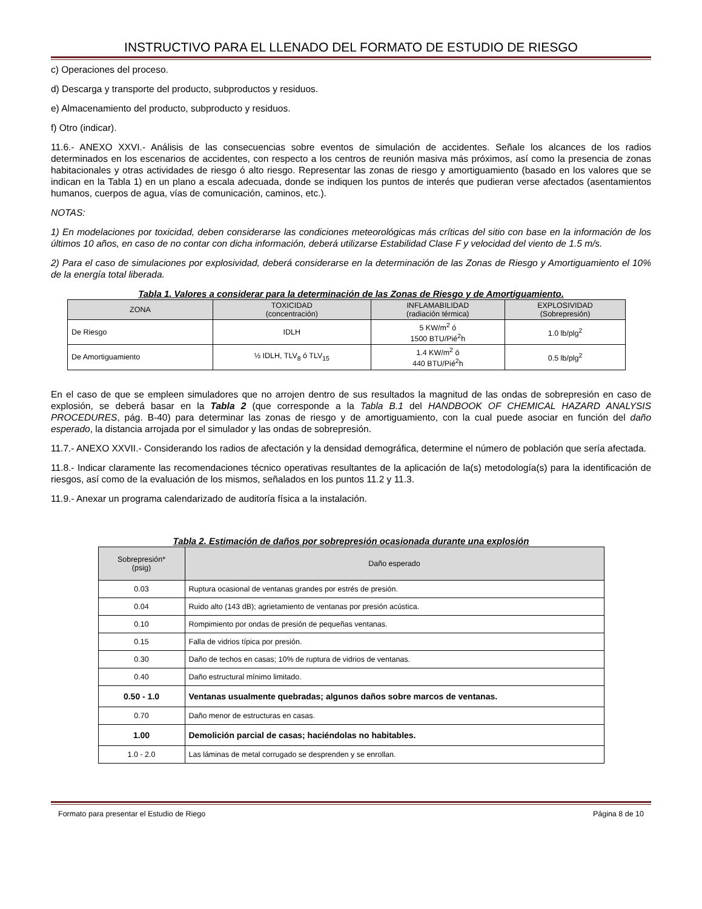INSTRUCTIVO PARA EL LLENADO DEL FORMATO DE ESTUDIO DE RIESGO
c) Operaciones del proceso.
d) Descarga y transporte del producto, subproductos y residuos.
e) Almacenamiento del producto, subproducto y residuos.
f) Otro (indicar).
11.6.- ANEXO XXVI.- Análisis de las consecuencias sobre eventos de simulación de accidentes. Señale los alcances de los radios determinados en los escenarios de accidentes, con respecto a los centros de reunión masiva más próximos, así como la presencia de zonas habitacionales y otras actividades de riesgo ó alto riesgo. Representar las zonas de riesgo y amortiguamiento (basado en los valores que se indican en la Tabla 1) en un plano a escala adecuada, donde se indiquen los puntos de interés que pudieran verse afectados (asentamientos humanos, cuerpos de agua, vías de comunicación, caminos, etc.).
NOTAS:
1) En modelaciones por toxicidad, deben considerarse las condiciones meteorológicas más críticas del sitio con base en la información de los últimos 10 años, en caso de no contar con dicha información, deberá utilizarse Estabilidad Clase F y velocidad del viento de 1.5 m/s.
2) Para el caso de simulaciones por explosividad, deberá considerarse en la determinación de las Zonas de Riesgo y Amortiguamiento el 10% de la energía total liberada.
Tabla 1. Valores a considerar para la determinación de las Zonas de Riesgo y de Amortiguamiento.
| ZONA | TOXICIDAD (concentración) | INFLAMABILIDAD (radiación térmica) | EXPLOSIVIDAD (Sobrepresión) |
| --- | --- | --- | --- |
| De Riesgo | IDLH | 5 KW/m<sup>2</sup> ó 1500 BTU/Pié<sup>2</sup>h | 1.0 lb/plg<sup>2</sup> |
| De Amortiguamiento | ½ IDLH, TLV<sub>8</sub> ó TLV<sub>15</sub> | 1.4 KW/m<sup>2</sup> ó 440 BTU/Pié<sup>2</sup>h | 0.5 lb/plg<sup>2</sup> |
En el caso de que se empleen simuladores que no arrojen dentro de sus resultados la magnitud de las ondas de sobrepresión en caso de explosión, se deberá basar en la Tabla 2 (que corresponde a la Tabla B.1 del HANDBOOK OF CHEMICAL HAZARD ANALYSIS PROCEDURES, pág. B-40) para determinar las zonas de riesgo y de amortiguamiento, con la cual puede asociar en función del daño esperado, la distancia arrojada por el simulador y las ondas de sobrepresión.
11.7.- ANEXO XXVII.- Considerando los radios de afectación y la densidad demográfica, determine el número de población que sería afectada.
11.8.- Indicar claramente las recomendaciones técnico operativas resultantes de la aplicación de la(s) metodología(s) para la identificación de riesgos, así como de la evaluación de los mismos, señalados en los puntos 11.2 y 11.3.
11.9.- Anexar un programa calendarizado de auditoría física a la instalación.
Tabla 2. Estimación de daños por sobrepresión ocasionada durante una explosión
| Sobrepresión* (psig) | Daño esperado |
| --- | --- |
| 0.03 | Ruptura ocasional de ventanas grandes por estrés de presión. |
| 0.04 | Ruido alto (143 dB); agrietamiento de ventanas por presión acústica. |
| 0.10 | Rompimiento por ondas de presión de pequeñas ventanas. |
| 0.15 | Falla de vidrios típica por presión. |
| 0.30 | Daño de techos en casas; 10% de ruptura de vidrios de ventanas. |
| 0.40 | Daño estructural mínimo limitado. |
| 0.50 - 1.0 | Ventanas usualmente quebradas; algunos daños sobre marcos de ventanas. |
| 0.70 | Daño menor de estructuras en casas. |
| 1.00 | Demolición parcial de casas; haciéndolas no habitables. |
| 1.0 - 2.0 | Las láminas de metal corrugado se desprenden y se enrollan. |
Formato para presentar el Estudio de Riego Página 8 de 10